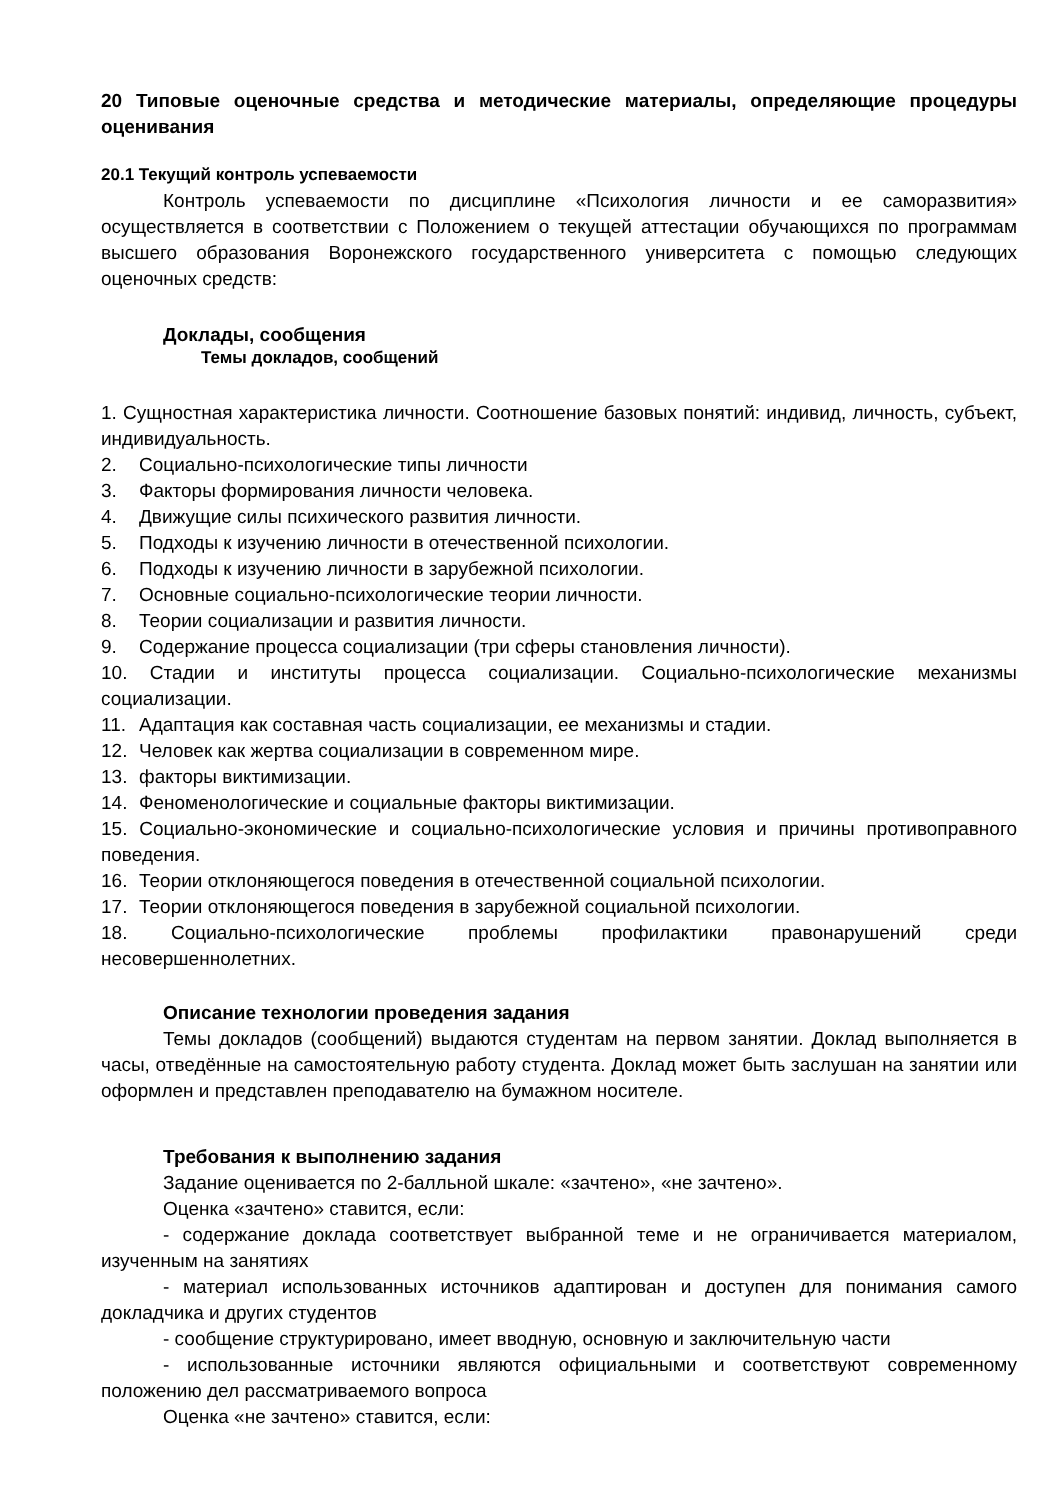20 Типовые оценочные средства и методические материалы, определяющие процедуры оценивания
20.1 Текущий контроль успеваемости
Контроль успеваемости по дисциплине «Психология личности и ее саморазвития» осуществляется в соответствии с Положением о текущей аттестации обучающихся по программам высшего образования Воронежского государственного университета с помощью следующих оценочных средств:
Доклады, сообщения
Темы докладов, сообщений
1. Сущностная характеристика личности. Соотношение базовых понятий: индивид, личность, субъект, индивидуальность.
2. Социально-психологические типы личности
3. Факторы формирования личности человека.
4. Движущие силы психического развития личности.
5. Подходы к изучению личности в отечественной психологии.
6. Подходы к изучению личности в зарубежной психологии.
7. Основные социально-психологические теории личности.
8. Теории социализации и развития личности.
9. Содержание процесса социализации (три сферы становления личности).
10. Стадии и институты процесса социализации. Социально-психологические механизмы социализации.
11. Адаптация как составная часть социализации, ее механизмы и стадии.
12. Человек как жертва социализации в современном мире.
13. факторы виктимизации.
14. Феноменологические и социальные факторы виктимизации.
15. Социально-экономические и социально-психологические условия и причины противоправного поведения.
16. Теории отклоняющегося поведения в отечественной социальной психологии.
17. Теории отклоняющегося поведения в зарубежной социальной психологии.
18. Социально-психологические проблемы профилактики правонарушений среди несовершеннолетних.
Описание технологии проведения задания
Темы докладов (сообщений) выдаются студентам на первом занятии. Доклад выполняется в часы, отведённые на самостоятельную работу студента. Доклад может быть заслушан на занятии или оформлен и представлен преподавателю на бумажном носителе.
Требования к выполнению задания
Задание оценивается по 2-балльной шкале: «зачтено», «не зачтено».
Оценка «зачтено» ставится, если:
- содержание доклада соответствует выбранной теме и не ограничивается материалом, изученным на занятиях
- материал использованных источников адаптирован и доступен для понимания самого докладчика и других студентов
- сообщение структурировано, имеет вводную, основную и заключительную части
- использованные источники являются официальными и соответствуют современному положению дел рассматриваемого вопроса
Оценка «не зачтено» ставится, если: